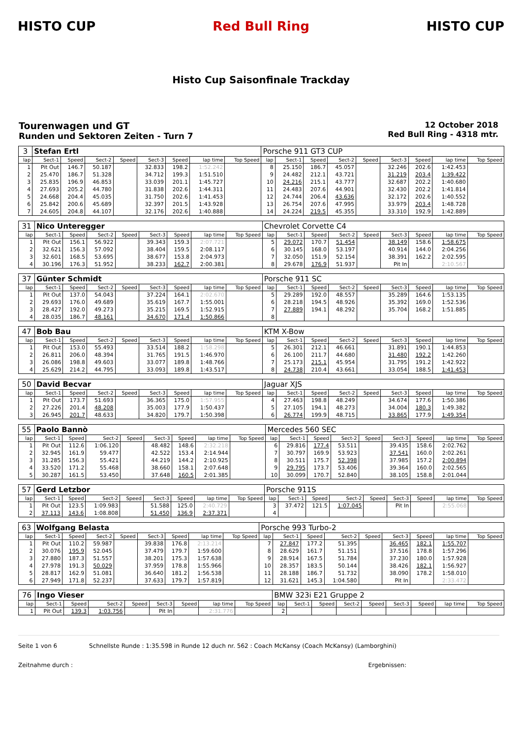HISTO CUP Red Bull Ring HISTO CUP
Histo Cup Saisonfinale Trackday
Tourenwagen und GT
Runden und Sektoren Zeiten - Turn 7
12 October 2018
Red Bull Ring - 4318 mtr.
| 3 | Stefan Ertl | | | | | | | | Porsche 911 GT3 CUP | | | | | | | | |
| lap | Sect-1 | Speed | Sect-2 | Speed | Sect-3 | Speed | lap time | Top Speed | lap | Sect-1 | Speed | Sect-2 | Speed | Sect-3 | Speed | lap time | Top Speed |
| 1 | Pit Out | 146.7 | 50.187 | | 32.833 | 198.2 | 1:52.242 | | 8 | 25.150 | 186.7 | 45.057 | | 32.246 | 202.6 | 1:42.453 | |
| 2 | 25.470 | 186.7 | 51.328 | | 34.712 | 199.3 | 1:51.510 | | 9 | 24.482 | 212.1 | 43.721 | | 31.219 | 203.4 | 1:39.422 | |
| 3 | 25.835 | 196.9 | 46.853 | | 33.039 | 201.1 | 1:45.727 | | 10 | 24.216 | 215.1 | 43.777 | | 32.687 | 202.2 | 1:40.680 | |
| 4 | 27.693 | 205.2 | 44.780 | | 31.838 | 202.6 | 1:44.311 | | 11 | 24.483 | 207.6 | 44.901 | | 32.430 | 202.2 | 1:41.814 | |
| 5 | 24.668 | 204.4 | 45.035 | | 31.750 | 202.6 | 1:41.453 | | 12 | 24.744 | 206.4 | 43.636 | | 32.172 | 202.6 | 1:40.552 | |
| 6 | 25.842 | 200.6 | 45.689 | | 32.397 | 201.5 | 1:43.928 | | 13 | 26.754 | 207.6 | 47.995 | | 33.979 | 203.4 | 1:48.728 | |
| 7 | 24.605 | 204.8 | 44.107 | | 32.176 | 202.6 | 1:40.888 | | 14 | 24.224 | 219.5 | 45.355 | | 33.310 | 192.9 | 1:42.889 | |
| 31 | Nico Unteregger | | | | | | | | Chevrolet Corvette C4 | | | | | | | | |
| lap | Sect-1 | Speed | Sect-2 | Speed | Sect-3 | Speed | lap time | Top Speed | lap | Sect-1 | Speed | Sect-2 | Speed | Sect-3 | Speed | lap time | Top Speed |
| 1 | Pit Out | 156.1 | 56.922 | | 39.343 | 159.3 | 2:07.721 | | 5 | 29.072 | 170.7 | 51.454 | | 38.149 | 158.6 | 1:58.675 | |
| 2 | 32.621 | 156.3 | 57.092 | | 38.404 | 159.5 | 2:08.117 | | 6 | 30.145 | 168.0 | 53.197 | | 40.914 | 144.0 | 2:04.256 | |
| 3 | 32.601 | 168.5 | 53.695 | | 38.677 | 153.8 | 2:04.973 | | 7 | 32.050 | 151.9 | 52.154 | | 38.391 | 162.2 | 2:02.595 | |
| 4 | 30.196 | 176.3 | 51.952 | | 38.233 | 162.7 | 2:00.381 | | 8 | 29.678 | 176.9 | 51.937 | | Pit In | | 2:10.567 | |
| 37 | Günter Schmidt | | | | | | | | Porsche 911 SC | | | | | | | | |
| lap | Sect-1 | Speed | Sect-2 | Speed | Sect-3 | Speed | lap time | Top Speed | lap | Sect-1 | Speed | Sect-2 | Speed | Sect-3 | Speed | lap time | Top Speed |
| 1 | Pit Out | 137.0 | 54.043 | | 37.224 | 164.1 | 2:02.670 | | 5 | 29.289 | 192.0 | 48.557 | | 35.289 | 164.6 | 1:53.135 | |
| 2 | 29.693 | 176.0 | 49.689 | | 35.619 | 167.7 | 1:55.001 | | 6 | 28.218 | 194.5 | 48.926 | | 35.392 | 169.0 | 1:52.536 | |
| 3 | 28.427 | 192.0 | 49.273 | | 35.215 | 169.5 | 1:52.915 | | 7 | 27.889 | 194.1 | 48.292 | | 35.704 | 168.2 | 1:51.885 | |
| 4 | 28.035 | 186.7 | 48.161 | | 34.670 | 171.4 | 1:50.866 | | 8 | | | | | | | | |
| 47 | Bob Bau | | | | | | | | KTM X-Bow | | | | | | | | |
| lap | Sect-1 | Speed | Sect-2 | Speed | Sect-3 | Speed | lap time | Top Speed | lap | Sect-1 | Speed | Sect-2 | Speed | Sect-3 | Speed | lap time | Top Speed |
| 1 | Pit Out | 153.0 | 55.493 | | 33.514 | 188.2 | 1:58.298 | | 5 | 26.301 | 212.1 | 46.661 | | 31.891 | 190.1 | 1:44.853 | |
| 2 | 26.811 | 206.0 | 48.394 | | 31.765 | 191.5 | 1:46.970 | | 6 | 26.100 | 211.7 | 44.680 | | 31.480 | 192.2 | 1:42.260 | |
| 3 | 26.086 | 198.8 | 49.603 | | 33.077 | 189.8 | 1:48.766 | | 7 | 25.173 | 215.1 | 45.954 | | 31.795 | 191.2 | 1:42.922 | |
| 4 | 25.629 | 214.2 | 44.795 | | 33.093 | 189.8 | 1:43.517 | | 8 | 24.738 | 210.4 | 43.661 | | 33.054 | 188.5 | 1:41.453 | |
| 50 | David Becvar | | | | | | | | Jaguar XJS | | | | | | | | |
| lap | Sect-1 | Speed | Sect-2 | Speed | Sect-3 | Speed | lap time | Top Speed | lap | Sect-1 | Speed | Sect-2 | Speed | Sect-3 | Speed | lap time | Top Speed |
| 1 | Pit Out | 173.7 | 51.693 | | 36.365 | 175.0 | 1:57.955 | | 4 | 27.463 | 198.8 | 48.249 | | 34.674 | 177.6 | 1:50.386 | |
| 2 | 27.226 | 201.4 | 48.208 | | 35.003 | 177.9 | 1:50.437 | | 5 | 27.105 | 194.1 | 48.273 | | 34.004 | 180.3 | 1:49.382 | |
| 3 | 26.945 | 201.7 | 48.633 | | 34.820 | 179.7 | 1:50.398 | | 6 | 26.774 | 199.9 | 48.715 | | 33.865 | 177.9 | 1:49.354 | |
| 55 | Paolo Bannò | | | | | | | | Mercedes 560 SEC | | | | | | | | |
| lap | Sect-1 | Speed | Sect-2 | Speed | Sect-3 | Speed | lap time | Top Speed | lap | Sect-1 | Speed | Sect-2 | Speed | Sect-3 | Speed | lap time | Top Speed |
| 1 | Pit Out | 112.6 | 1:06.120 | | 48.482 | 148.6 | 2:32.218 | | 6 | 29.816 | 177.4 | 53.511 | | 39.435 | 158.6 | 2:02.762 | |
| 2 | 32.945 | 161.9 | 59.477 | | 42.522 | 153.4 | 2:14.944 | | 7 | 30.797 | 169.9 | 53.923 | | 37.541 | 160.0 | 2:02.261 | |
| 3 | 31.285 | 156.3 | 55.421 | | 44.219 | 144.2 | 2:10.925 | | 8 | 30.511 | 175.7 | 52.398 | | 37.985 | 157.2 | 2:00.894 | |
| 4 | 33.520 | 171.2 | 55.468 | | 38.660 | 158.1 | 2:07.648 | | 9 | 29.795 | 173.7 | 53.406 | | 39.364 | 160.0 | 2:02.565 | |
| 5 | 30.287 | 161.5 | 53.450 | | 37.648 | 160.5 | 2:01.385 | | 10 | 30.099 | 170.7 | 52.840 | | 38.105 | 158.8 | 2:01.044 | |
| 57 | Gerd Letzbor | | | | | | | | Porsche 911S | | | | | | | | |
| lap | Sect-1 | Speed | Sect-2 | Speed | Sect-3 | Speed | lap time | Top Speed | lap | Sect-1 | Speed | Sect-2 | Speed | Sect-3 | Speed | lap time | Top Speed |
| 1 | Pit Out | 123.5 | 1:09.983 | | 51.588 | 125.0 | 2:40.729 | | 3 | 37.472 | 121.5 | 1:07.045 | | Pit In | | 2:55.068 | |
| 2 | 37.113 | 143.6 | 1:08.808 | | 51.450 | 136.9 | 2:37.371 | | 4 | | | | | | | | |
| 63 | Wolfgang Belasta | | | | | | | | Porsche 993 Turbo-2 | | | | | | | | |
| lap | Sect-1 | Speed | Sect-2 | Speed | Sect-3 | Speed | lap time | Top Speed | lap | Sect-1 | Speed | Sect-2 | Speed | Sect-3 | Speed | lap time | Top Speed |
| 1 | Pit Out | 110.2 | 59.987 | | 39.838 | 176.8 | 2:13.214 | | 7 | 27.847 | 177.2 | 51.395 | | 36.465 | 182.1 | 1:55.707 | |
| 2 | 30.076 | 195.9 | 52.045 | | 37.479 | 179.7 | 1:59.600 | | 8 | 28.629 | 161.7 | 51.151 | | 37.516 | 178.8 | 1:57.296 | |
| 3 | 27.880 | 187.3 | 51.557 | | 38.201 | 175.3 | 1:57.638 | | 9 | 28.914 | 167.5 | 51.784 | | 37.230 | 180.0 | 1:57.928 | |
| 4 | 27.978 | 191.3 | 50.029 | | 37.959 | 178.8 | 1:55.966 | | 10 | 28.357 | 183.5 | 50.144 | | 38.426 | 182.1 | 1:56.927 | |
| 5 | 28.817 | 162.9 | 51.081 | | 36.640 | 181.2 | 1:56.538 | | 11 | 28.188 | 186.7 | 51.732 | | 38.090 | 178.2 | 1:58.010 | |
| 6 | 27.949 | 171.8 | 52.237 | | 37.633 | 179.7 | 1:57.819 | | 12 | 31.621 | 145.3 | 1:04.580 | | Pit In | | 2:33.472 | |
| 76 | Ingo Vieser | | | | | | | | BMW 323i E21 Gruppe 2 | | | | | | | | |
| lap | Sect-1 | Speed | Sect-2 | Speed | Sect-3 | Speed | lap time | Top Speed | lap | Sect-1 | Speed | Sect-2 | Speed | Sect-3 | Speed | lap time | Top Speed |
| 1 | Pit Out | 139.3 | 1:03.756 | | Pit In | | 2:31.776 | | 2 | | | | | | | | |
Seite 1 von 6 Schnellste Runde : 1:35.598 in Runde 12 duch nr. 562 : Coach McKansy (Coach McKansy) (Lamborghini)
Zeitnahme durch : Ergebnissen: